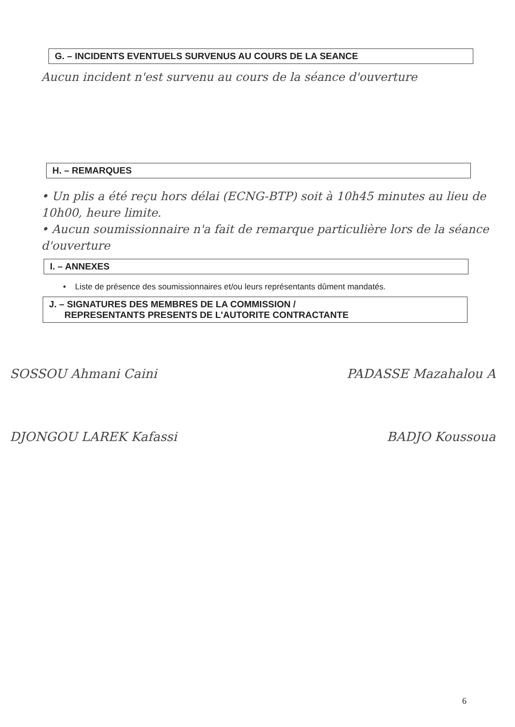G. – INCIDENTS EVENTUELS SURVENUS AU COURS DE LA SEANCE
Aucun incident n'est survenu au cours de la séance d'ouverture
H. – REMARQUES
• Un plis a été reçu hors délai (ECNG-BTP) soit à 10h45 minutes au lieu de 10h00, heure limite.
• Aucun soumissionnaire n'a fait de remarque particulière lors de la séance d'ouverture
I. – ANNEXES
• Liste de présence des soumissionnaires et/ou leurs représentants dûment mandatés.
J. – SIGNATURES DES MEMBRES DE LA COMMISSION /
REPRESENTANTS PRESENTS DE L'AUTORITE CONTRACTANTE
SOSSOU Ahmani Caini PADASSE Mazahalou A
DJONGOU LAREK Kafassi BADJO Koussoua
6